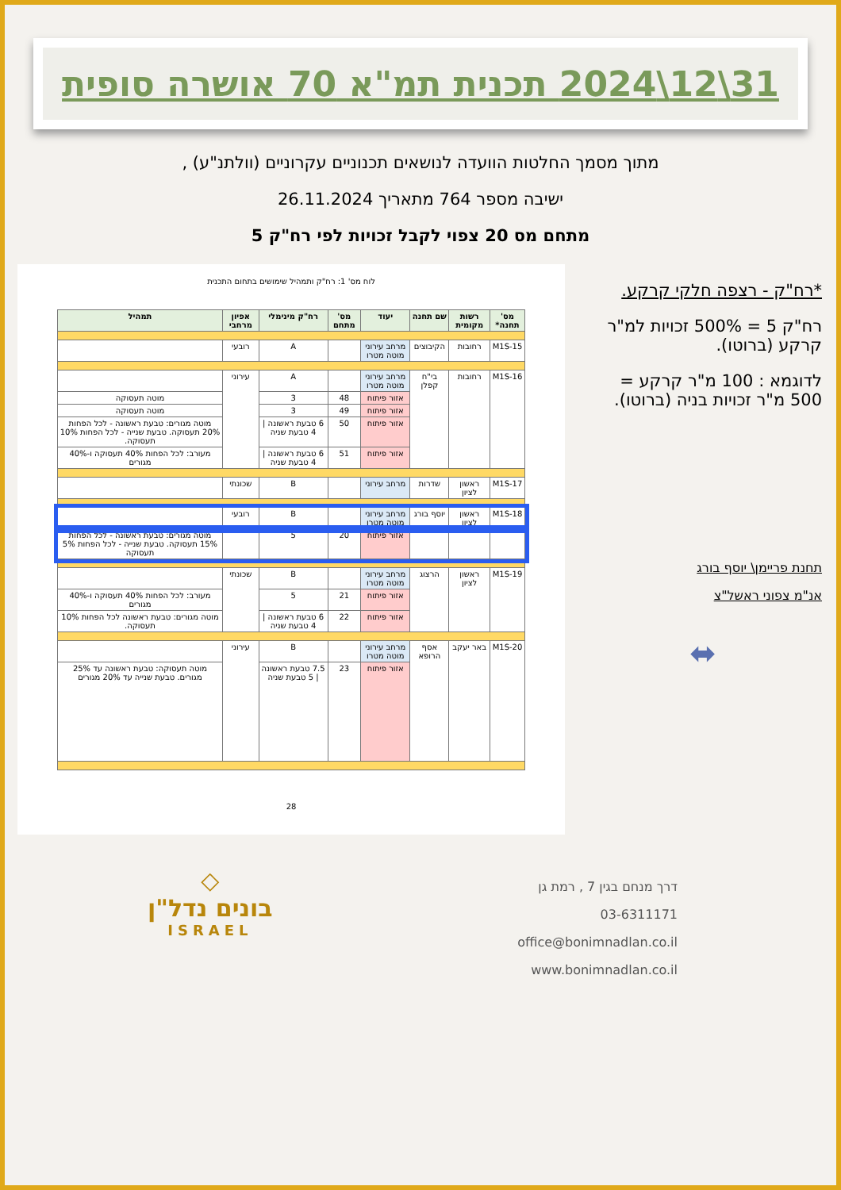31\12\2024 תכנית תמ"א 70 אושרה סופית
מתוך מסמך החלטות הוועדה לנושאים תכנוניים עקרוניים (וולתנ"ע) ,
ישיבה מספר 764 מתאריך 26.11.2024
מתחם מס 20 צפוי לקבל זכויות לפי רח"ק 5
*רח"ק - רצפה חלקי קרקע.
רח"ק 5 = 500% זכויות למ"ר קרקע (ברוטו).
לדוגמא : 100 מ"ר קרקע = 500 מ"ר זכויות בניה (ברוטו).
תחנת פריימן\ יוסף בורג
אנ"מ צפוני ראשל"צ
⬌
לוח מס' 1: רח"ק ותמהיל שימושים בתחום התכנית
| מס' תחנה* | רשות מקומית | שם תחנה | יעוד | מס' מתחם | רח"ק מינימלי | אפיון מרחבי | תמהיל |
| --- | --- | --- | --- | --- | --- | --- | --- |
| M1S-15 | רחובות | הקיבוצים | מרחב עירוני מוטה מטרו | | A | רובעי | |
| M1S-16 | רחובות | בי"ח קפלן | מרחב עירוני מוטה מטרו | | A | עירוני | |
| | | | אזור פיתוח | 48 | 3 | | מוטה תעסוקה |
| | | | אזור פיתוח | 49 | 3 | | מוטה תעסוקה |
| | | | אזור פיתוח | 50 | 6 טבעת ראשונה / 4 טבעת שניה | | מוטה מגורים: טבעת ראשונה - לכל הפחות 20% תעסוקה. טבעת שנייה - לכל הפחות 10% תעסוקה. |
| | | | אזור פיתוח | 51 | 6 טבעת ראשונה / 4 טבעת שניה | | מעורב: לכל הפחות 40% תעסוקה ו-40% מגורים |
| M1S-17 | ראשון לציון | שדרות | מרחב עירוני | | B | שכונתי | |
| M1S-18 | ראשון לציון | יוסף בורג | מרחב עירוני מוטה מטרו | | B | רובעי | |
| | | | אזור פיתוח | 20 | 5 | | מוטה מגורים: טבעת ראשונה - לכל הפחות 15% תעסוקה. טבעת שנייה - לכל הפחות 5% תעסוקה |
| M1S-19 | ראשון לציון | הרצוג | מרחב עירוני מוטה מטרו | | B | שכונתי | |
| | | | אזור פיתוח | 21 | 5 | | מעורב: לכל הפחות 40% תעסוקה ו-40% מגורים |
| | | | אזור פיתוח | 22 | 6 טבעת ראשונה / 4 טבעת שניה | | מוטה מגורים: טבעת ראשונה לכל הפחות 10% תעסוקה. |
| M1S-20 | באר יעקב | אסף הרופא | מרחב עירוני מוטה מטרו | | B | עירוני | |
| | | | אזור פיתוח | 23 | 7.5 טבעת ראשונה / 5 טבעת שניה | | מוטה תעסוקה: טבעת ראשונה עד 25% מגורים. טבעת שנייה עד 20% מגורים |
28
דרך מנחם בגין 7 , רמת גן
03-6311171
office@bonimnadlan.co.il
www.bonimnadlan.co.il
◇
בונים נדל"ן
ISRAEL